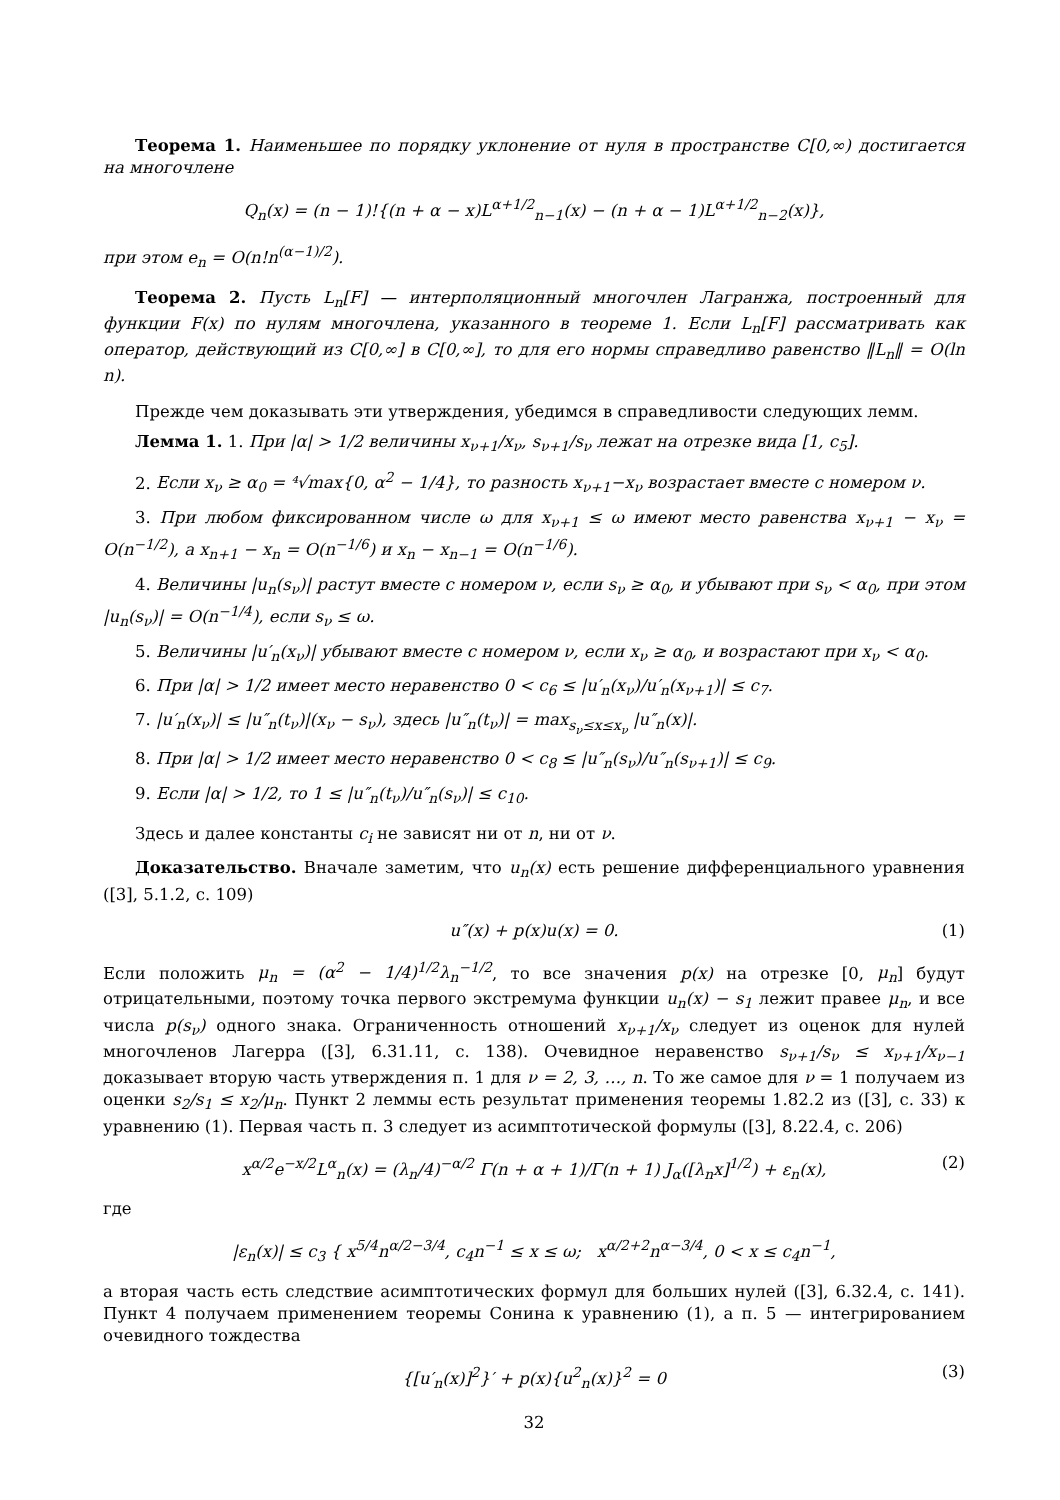Теорема 1. Наименьшее по порядку уклонение от нуля в пространстве C[0,∞) достигается на многочлене
Q<sub>n</sub>(x) = (n − 1)!{(n + α − x)L<sup>α+1/2</sup><sub>n−1</sub>(x) − (n + α − 1)L<sup>α+1/2</sup><sub>n−2</sub>(x)},
при этом e<sub>n</sub> = O(n!n<sup>(α−1)/2</sup>).
Теорема 2. Пусть L<sub>n</sub>[F] — интерполяционный многочлен Лагранжа, построенный для функции F(x) по нулям многочлена, указанного в теореме 1. Если L<sub>n</sub>[F] рассматривать как оператор, действующий из C[0,∞] в C[0,∞], то для его нормы справедливо равенство ‖L<sub>n</sub>‖ = O(ln n).
Прежде чем доказывать эти утверждения, убедимся в справедливости следующих лемм.
Лемма 1. 1. При |α| > 1/2 величины x<sub>ν+1</sub>/x<sub>ν</sub>, s<sub>ν+1</sub>/s<sub>ν</sub> лежат на отрезке вида [1, c<sub>5</sub>].
2. Если x<sub>ν</sub> ≥ α<sub>0</sub> = ⁴√max{0, α<sup>2</sup> − 1/4}, то разность x<sub>ν+1</sub>−x<sub>ν</sub> возрастает вместе с номером ν.
3. При любом фиксированном числе ω для x<sub>ν+1</sub> ≤ ω имеют место равенства x<sub>ν+1</sub> − x<sub>ν</sub> = O(n<sup>−1/2</sup>), а x<sub>n+1</sub> − x<sub>n</sub> = O(n<sup>−1/6</sup>) и x<sub>n</sub> − x<sub>n−1</sub> = O(n<sup>−1/6</sup>).
4. Величины |u<sub>n</sub>(s<sub>ν</sub>)| растут вместе с номером ν, если s<sub>ν</sub> ≥ α<sub>0</sub>, и убывают при s<sub>ν</sub> < α<sub>0</sub>, при этом |u<sub>n</sub>(s<sub>ν</sub>)| = O(n<sup>−1/4</sup>), если s<sub>ν</sub> ≤ ω.
5. Величины |u′<sub>n</sub>(x<sub>ν</sub>)| убывают вместе с номером ν, если x<sub>ν</sub> ≥ α<sub>0</sub>, и возрастают при x<sub>ν</sub> < α<sub>0</sub>.
6. При |α| > 1/2 имеет место неравенство 0 < c<sub>6</sub> ≤ |u′<sub>n</sub>(x<sub>ν</sub>)/u′<sub>n</sub>(x<sub>ν+1</sub>)| ≤ c<sub>7</sub>.
7. |u′<sub>n</sub>(x<sub>ν</sub>)| ≤ |u″<sub>n</sub>(t<sub>ν</sub>)|(x<sub>ν</sub> − s<sub>ν</sub>), здесь |u″<sub>n</sub>(t<sub>ν</sub>)| = max<sub>s<sub>ν</sub>≤x≤x<sub>ν</sub></sub> |u″<sub>n</sub>(x)|.
8. При |α| > 1/2 имеет место неравенство 0 < c<sub>8</sub> ≤ |u″<sub>n</sub>(s<sub>ν</sub>)/u″<sub>n</sub>(s<sub>ν+1</sub>)| ≤ c<sub>9</sub>.
9. Если |α| > 1/2, то 1 ≤ |u″<sub>n</sub>(t<sub>ν</sub>)/u″<sub>n</sub>(s<sub>ν</sub>)| ≤ c<sub>10</sub>.
Здесь и далее константы c<sub>i</sub> не зависят ни от n, ни от ν.
Доказательство. Вначале заметим, что u<sub>n</sub>(x) есть решение дифференциального уравнения ([3], 5.1.2, с. 109)
u″(x) + p(x)u(x) = 0. (1)
Если положить μ<sub>n</sub> = (α<sup>2</sup> − 1/4)<sup>1/2</sup>λ<sub>n</sub><sup>−1/2</sup>, то все значения p(x) на отрезке [0, μ<sub>n</sub>] будут отрицательными, поэтому точка первого экстремума функции u<sub>n</sub>(x) − s<sub>1</sub> лежит правее μ<sub>n</sub>, и все числа p(s<sub>ν</sub>) одного знака. Ограниченность отношений x<sub>ν+1</sub>/x<sub>ν</sub> следует из оценок для нулей многочленов Лагерра ([3], 6.31.11, с. 138). Очевидное неравенство s<sub>ν+1</sub>/s<sub>ν</sub> ≤ x<sub>ν+1</sub>/x<sub>ν−1</sub> доказывает вторую часть утверждения п. 1 для ν = 2, 3, …, n. То же самое для ν = 1 получаем из оценки s<sub>2</sub>/s<sub>1</sub> ≤ x<sub>2</sub>/μ<sub>n</sub>. Пункт 2 леммы есть результат применения теоремы 1.82.2 из ([3], с. 33) к уравнению (1). Первая часть п. 3 следует из асимптотической формулы ([3], 8.22.4, с. 206)
x<sup>α/2</sup>e<sup>−x/2</sup>L<sup>α</sup><sub>n</sub>(x) = (λ<sub>n</sub>/4)<sup>−α/2</sup> Γ(n + α + 1)/Γ(n + 1) J<sub>α</sub>([λ<sub>n</sub>x]<sup>1/2</sup>) + ε<sub>n</sub>(x), (2)
где
|ε<sub>n</sub>(x)| ≤ c<sub>3</sub> { x<sup>5/4</sup>n<sup>α/2−3/4</sup>, c<sub>4</sub>n<sup>−1</sup> ≤ x ≤ ω; x<sup>α/2+2</sup>n<sup>α−3/4</sup>, 0 < x ≤ c<sub>4</sub>n<sup>−1</sup>,
а вторая часть есть следствие асимптотических формул для больших нулей ([3], 6.32.4, с. 141). Пункт 4 получаем применением теоремы Сонина к уравнению (1), а п. 5 — интегрированием очевидного тождества
{[u′<sub>n</sub>(x)]<sup>2</sup>}′ + p(x){u<sup>2</sup><sub>n</sub>(x)}<sup>2</sup> = 0 (3)
32